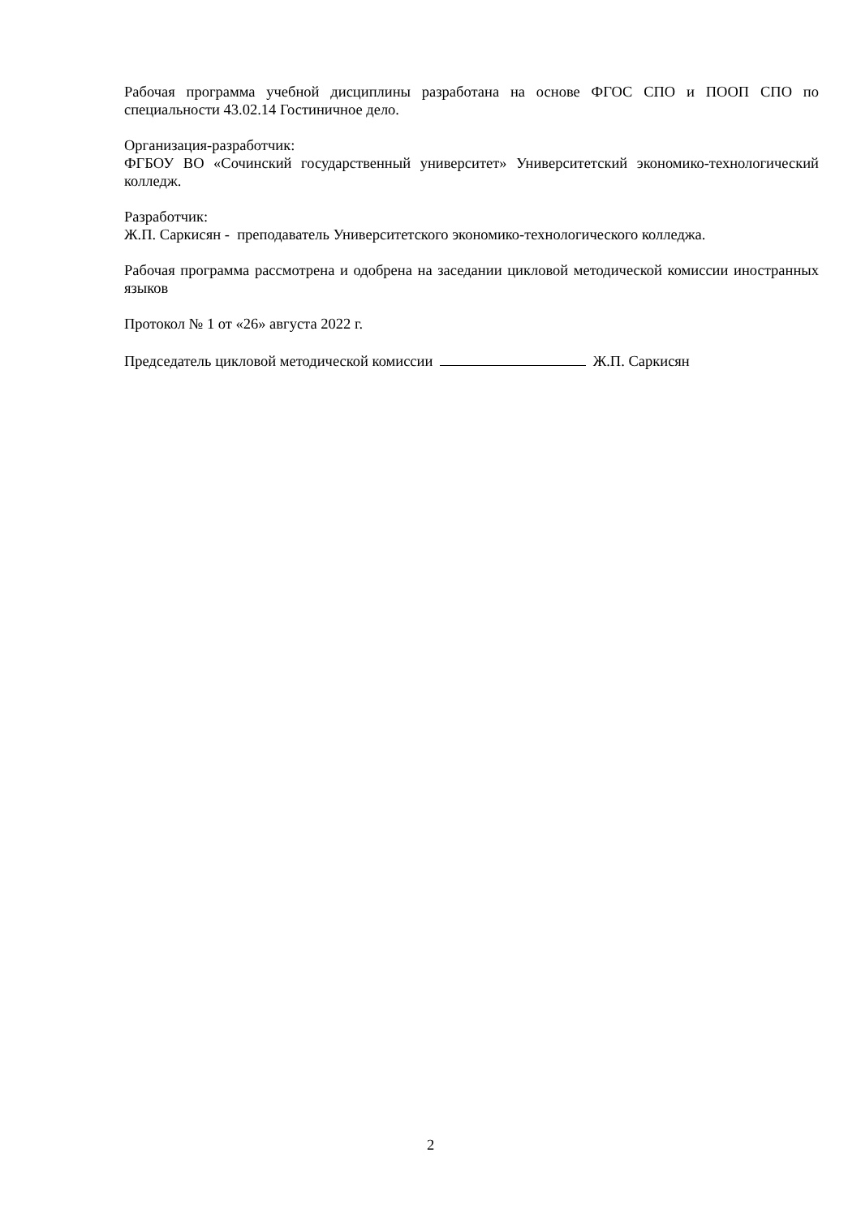Рабочая программа учебной дисциплины разработана на основе ФГОС СПО и ПООП СПО по специальности 43.02.14 Гостиничное дело.
Организация-разработчик:
ФГБОУ ВО «Сочинский государственный университет» Университетский экономико-технологический колледж.
Разработчик:
Ж.П. Саркисян - преподаватель Университетского экономико-технологического колледжа.
Рабочая программа рассмотрена и одобрена на заседании цикловой методической комиссии иностранных языков
Протокол № 1 от «26» августа 2022 г.
Председатель цикловой методической комиссии Ж.П. Саркисян
2